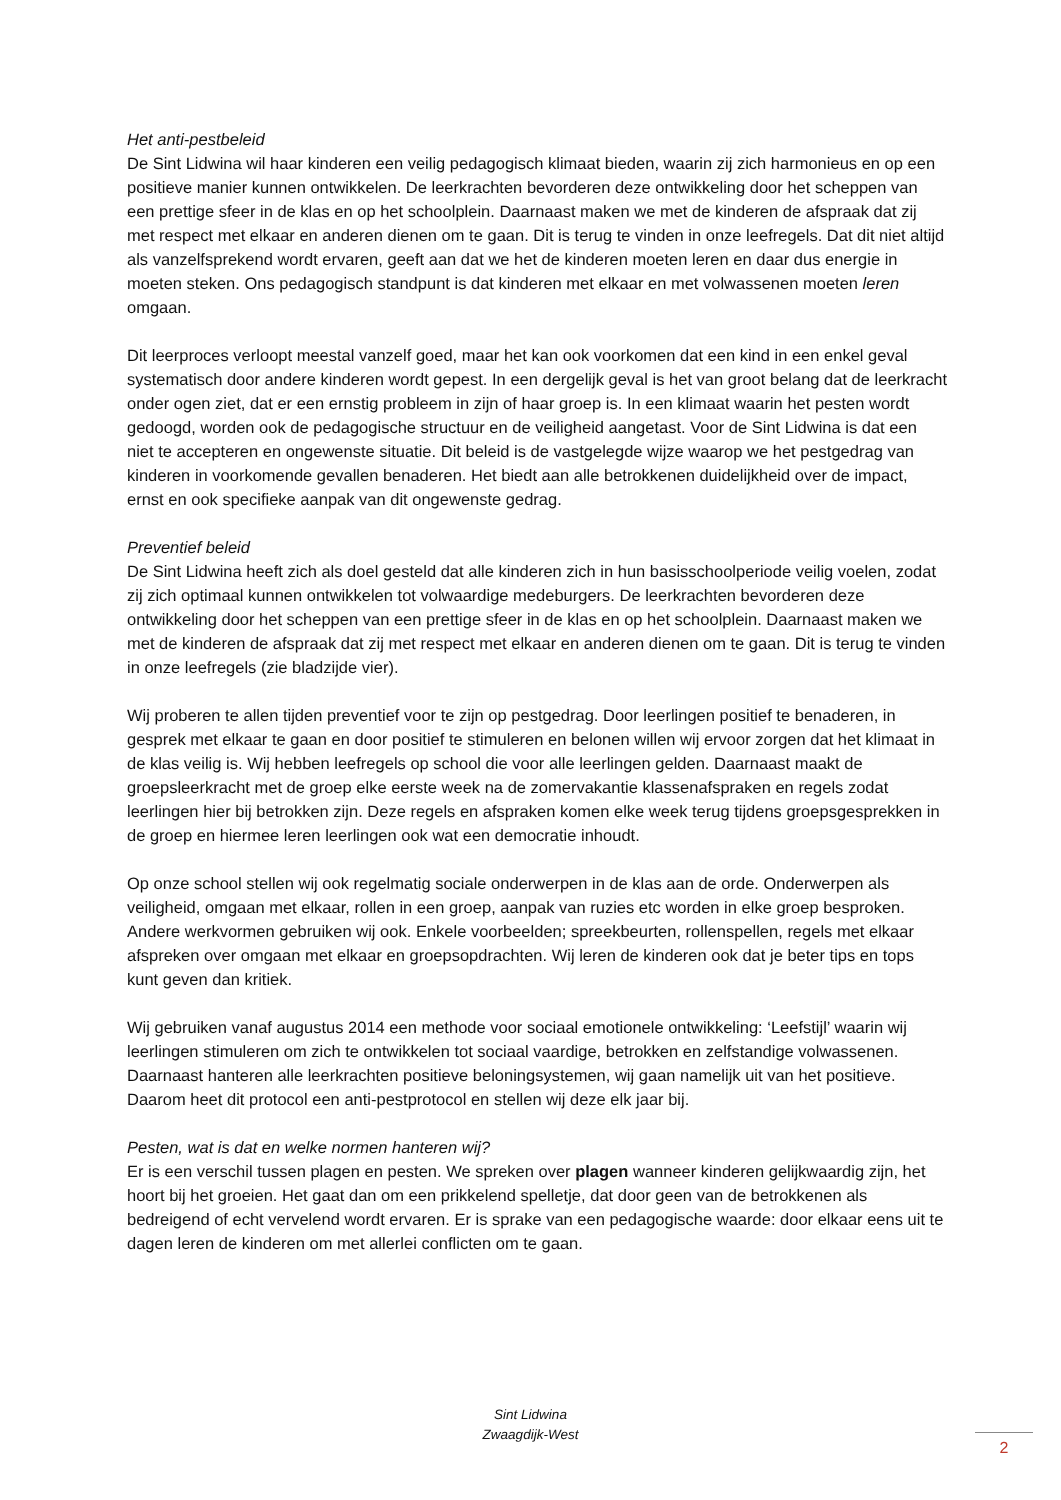Het anti-pestbeleid
De Sint Lidwina wil haar kinderen een veilig pedagogisch klimaat bieden, waarin zij zich harmonieus en op een positieve manier kunnen ontwikkelen. De leerkrachten bevorderen deze ontwikkeling door het scheppen van een prettige sfeer in de klas en op het schoolplein. Daarnaast maken we met de kinderen de afspraak dat zij met respect met elkaar en anderen dienen om te gaan. Dit is terug te vinden in onze leefregels. Dat dit niet altijd als vanzelfsprekend wordt ervaren, geeft aan dat we het de kinderen moeten leren en daar dus energie in moeten steken. Ons pedagogisch standpunt is dat kinderen met elkaar en met volwassenen moeten leren omgaan.
Dit leerproces verloopt meestal vanzelf goed, maar het kan ook voorkomen dat een kind in een enkel geval systematisch door andere kinderen wordt gepest. In een dergelijk geval is het van groot belang dat de leerkracht onder ogen ziet, dat er een ernstig probleem in zijn of haar groep is. In een klimaat waarin het pesten wordt gedoogd, worden ook de pedagogische structuur en de veiligheid aangetast. Voor de Sint Lidwina is dat een niet te accepteren en ongewenste situatie. Dit beleid is de vastgelegde wijze waarop we het pestgedrag van kinderen in voorkomende gevallen benaderen. Het biedt aan alle betrokkenen duidelijkheid over de impact, ernst en ook specifieke aanpak van dit ongewenste gedrag.
Preventief beleid
De Sint Lidwina heeft zich als doel gesteld dat alle kinderen zich in hun basisschoolperiode veilig voelen, zodat zij zich optimaal kunnen ontwikkelen tot volwaardige medeburgers. De leerkrachten bevorderen deze ontwikkeling door het scheppen van een prettige sfeer in de klas en op het schoolplein. Daarnaast maken we met de kinderen de afspraak dat zij met respect met elkaar en anderen dienen om te gaan. Dit is terug te vinden in onze leefregels (zie bladzijde vier).
Wij proberen te allen tijden preventief voor te zijn op pestgedrag. Door leerlingen positief te benaderen, in gesprek met elkaar te gaan en door positief te stimuleren en belonen willen wij ervoor zorgen dat het klimaat in de klas veilig is. Wij hebben leefregels op school die voor alle leerlingen gelden. Daarnaast maakt de groepsleerkracht met de groep elke eerste week na de zomervakantie klassenafspraken en regels zodat leerlingen hier bij betrokken zijn. Deze regels en afspraken komen elke week terug tijdens groepsgesprekken in de groep en hiermee leren leerlingen ook wat een democratie inhoudt.
Op onze school stellen wij ook regelmatig sociale onderwerpen in de klas aan de orde. Onderwerpen als veiligheid, omgaan met elkaar, rollen in een groep, aanpak van ruzies etc worden in elke groep besproken. Andere werkvormen gebruiken wij ook. Enkele voorbeelden; spreekbeurten, rollenspellen, regels met elkaar afspreken over omgaan met elkaar en groepsopdrachten. Wij leren de kinderen ook dat je beter tips en tops kunt geven dan kritiek.
Wij gebruiken vanaf augustus 2014 een methode voor sociaal emotionele ontwikkeling: ‘Leefstijl’ waarin wij leerlingen stimuleren om zich te ontwikkelen tot sociaal vaardige, betrokken en zelfstandige volwassenen. Daarnaast hanteren alle leerkrachten positieve beloningsystemen, wij gaan namelijk uit van het positieve. Daarom heet dit protocol een anti-pestprotocol en stellen wij deze elk jaar bij.
Pesten, wat is dat en welke normen hanteren wij?
Er is een verschil tussen plagen en pesten. We spreken over plagen wanneer kinderen gelijkwaardig zijn, het hoort bij het groeien. Het gaat dan om een prikkelend spelletje, dat door geen van de betrokkenen als bedreigend of echt vervelend wordt ervaren. Er is sprake van een pedagogische waarde: door elkaar eens uit te dagen leren de kinderen om met allerlei conflicten om te gaan.
Sint Lidwina
Zwaagdijk-West
2